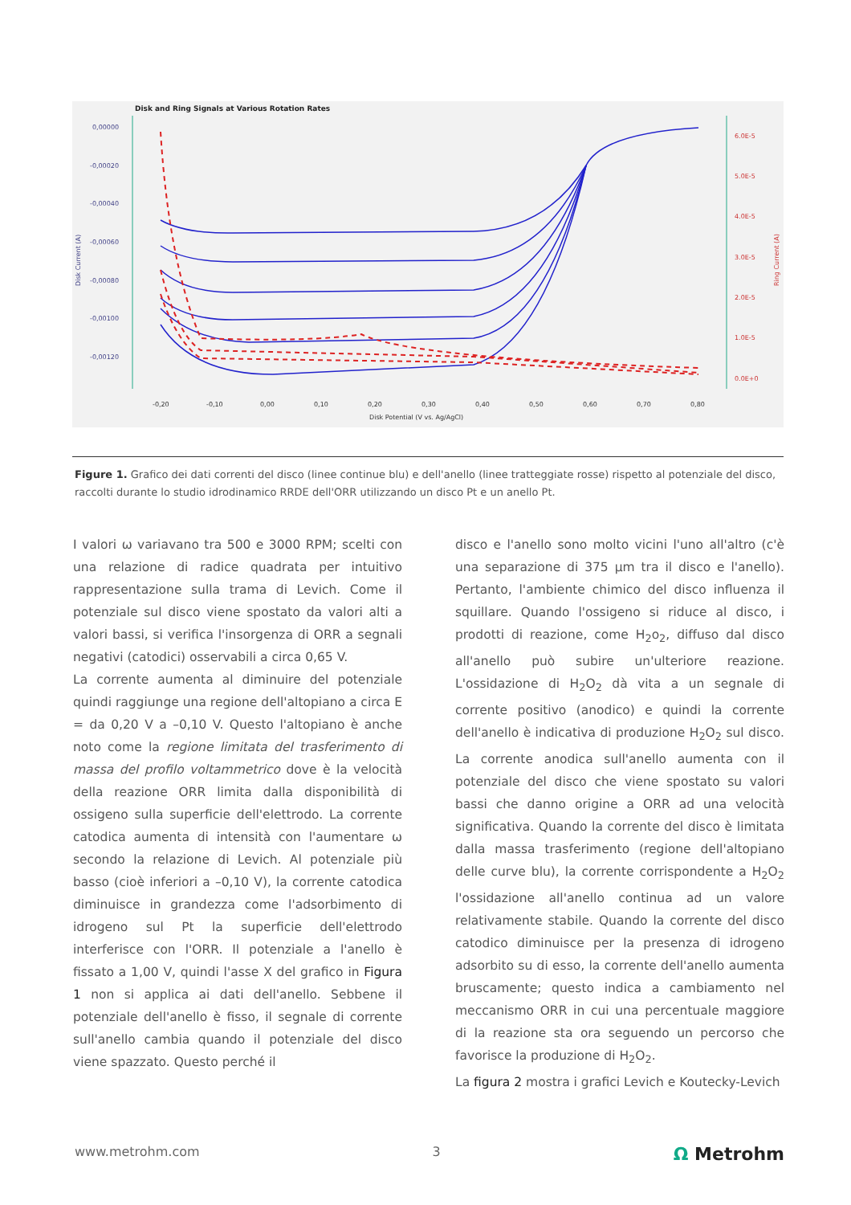Disk and Ring Signals at Various Rotation Rates
0,00000
-0,00020
-0,00040
-0,00060
-0,00080
-0,00100
-0,00120
Disk Current (A)
6.0E-5
5.0E-5
4.0E-5
3.0E-5
2.0E-5
1.0E-5
0.0E+0
Ring Current (A)
-0,20
-0,10
0,00
0,10
0,20
0,30
0,40
0,50
0,60
0,70
0,80
Disk Potential (V vs. Ag/AgCl)
Figure 1. Grafico dei dati correnti del disco (linee continue blu) e dell'anello (linee tratteggiate rosse) rispetto al potenziale del disco, raccolti durante lo studio idrodinamico RRDE dell'ORR utilizzando un disco Pt e un anello Pt.
I valori ω variavano tra 500 e 3000 RPM; scelti con una relazione di radice quadrata per intuitivo rappresentazione sulla trama di Levich. Come il potenziale sul disco viene spostato da valori alti a valori bassi, si verifica l'insorgenza di ORR a segnali negativi (catodici) osservabili a circa 0,65 V.
La corrente aumenta al diminuire del potenziale quindi raggiunge una regione dell'altopiano a circa E = da 0,20 V a –0,10 V. Questo l'altopiano è anche noto come la regione limitata del trasferimento di massa del profilo voltammetrico dove è la velocità della reazione ORR limita dalla disponibilità di ossigeno sulla superficie dell'elettrodo. La corrente catodica aumenta di intensità con l'aumentare ω secondo la relazione di Levich. Al potenziale più basso (cioè inferiori a –0,10 V), la corrente catodica diminuisce in grandezza come l'adsorbimento di idrogeno sul Pt la superficie dell'elettrodo interferisce con l'ORR. Il potenziale a l'anello è fissato a 1,00 V, quindi l'asse X del grafico in Figura 1 non si applica ai dati dell'anello. Sebbene il potenziale dell'anello è fisso, il segnale di corrente sull'anello cambia quando il potenziale del disco viene spazzato. Questo perché il
disco e l'anello sono molto vicini l'uno all'altro (c'è una separazione di 375 µm tra il disco e l'anello). Pertanto, l'ambiente chimico del disco influenza il squillare. Quando l'ossigeno si riduce al disco, i prodotti di reazione, come H<sub>2</sub>o<sub>2</sub>, diffuso dal disco all'anello può subire un'ulteriore reazione. L'ossidazione di H<sub>2</sub>O<sub>2</sub> dà vita a un segnale di corrente positivo (anodico) e quindi la corrente dell'anello è indicativa di produzione H<sub>2</sub>O<sub>2</sub> sul disco. La corrente anodica sull'anello aumenta con il potenziale del disco che viene spostato su valori bassi che danno origine a ORR ad una velocità significativa. Quando la corrente del disco è limitata dalla massa trasferimento (regione dell'altopiano delle curve blu), la corrente corrispondente a H<sub>2</sub>O<sub>2</sub> l'ossidazione all'anello continua ad un valore relativamente stabile. Quando la corrente del disco catodico diminuisce per la presenza di idrogeno adsorbito su di esso, la corrente dell'anello aumenta bruscamente; questo indica a cambiamento nel meccanismo ORR in cui una percentuale maggiore di la reazione sta ora seguendo un percorso che favorisce la produzione di H<sub>2</sub>O<sub>2</sub>.
La figura 2 mostra i grafici Levich e Koutecky-Levich
www.metrohm.com 3 Ω Metrohm